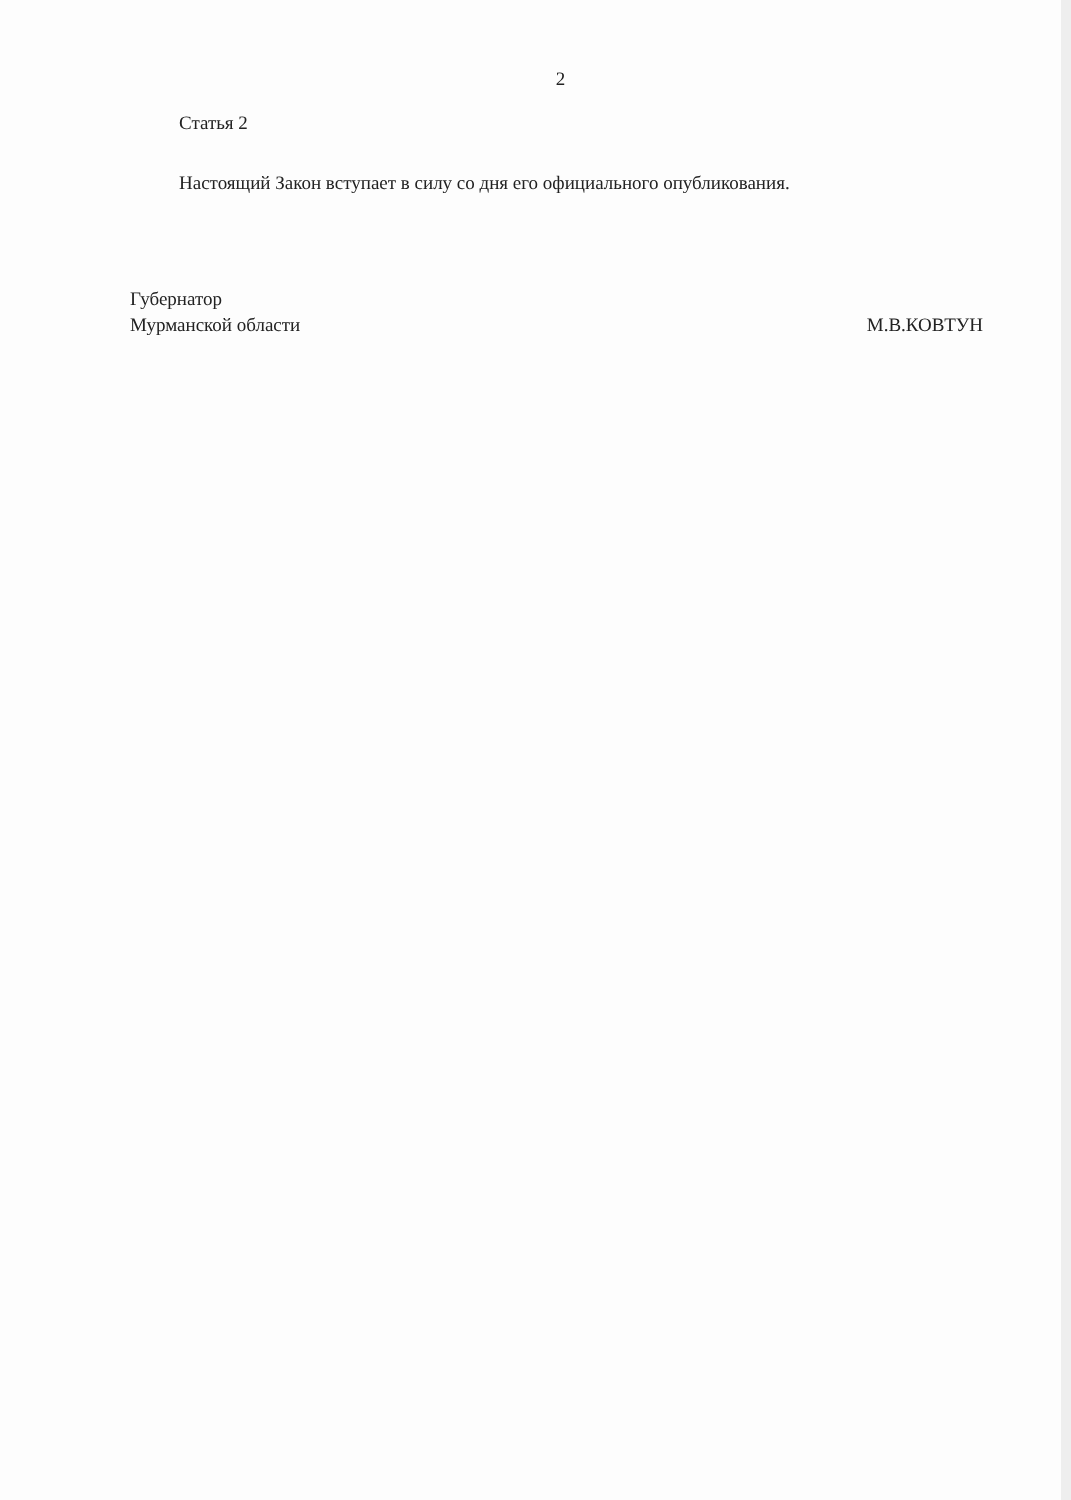2
Статья 2
Настоящий Закон вступает в силу со дня его официального опубликования.
Губернатор
Мурманской области
М.В.КОВТУН